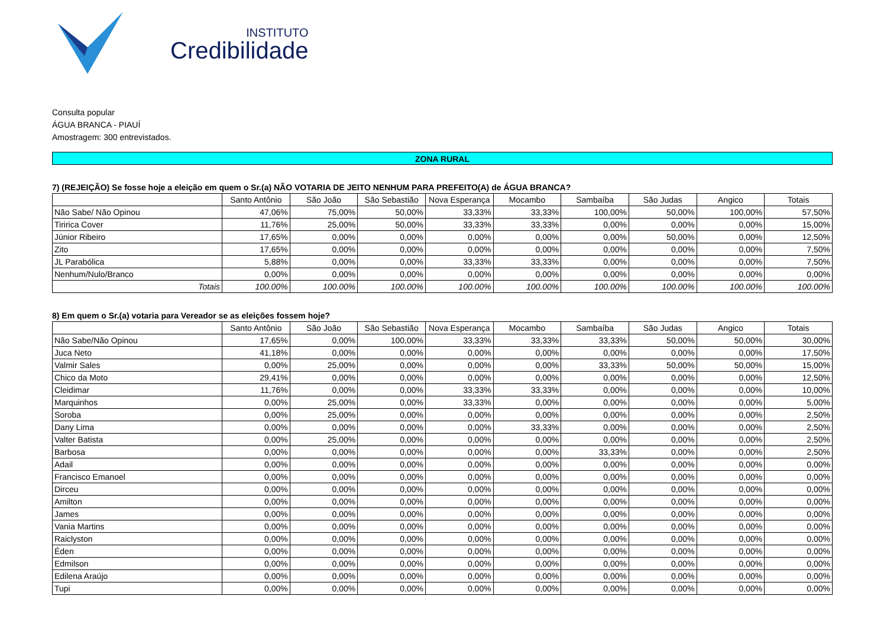INSTITUTO
Credibilidade
Consulta popular
ÁGUA BRANCA - PIAUÍ
Amostragem: 300 entrevistados.
ZONA RURAL
7) (REJEIÇÃO) Se fosse hoje a eleição em quem o Sr.(a) NÃO VOTARIA DE JEITO NENHUM PARA PREFEITO(A) de ÁGUA BRANCA?
| | Santo Antônio | São João | São Sebastião | Nova Esperança | Mocambo | Sambaíba | São Judas | Angico | Totais |
| --- | --- | --- | --- | --- | --- | --- | --- | --- | --- |
| Não Sabe/ Não Opinou | 47,06% | 75,00% | 50,00% | 33,33% | 33,33% | 100,00% | 50,00% | 100,00% | 57,50% |
| Tiririca Cover | 11,76% | 25,00% | 50,00% | 33,33% | 33,33% | 0,00% | 0,00% | 0,00% | 15,00% |
| Júnior Ribeiro | 17,65% | 0,00% | 0,00% | 0,00% | 0,00% | 0,00% | 50,00% | 0,00% | 12,50% |
| Zito | 17,65% | 0,00% | 0,00% | 0,00% | 0,00% | 0,00% | 0,00% | 0,00% | 7,50% |
| JL Parabólica | 5,88% | 0,00% | 0,00% | 33,33% | 33,33% | 0,00% | 0,00% | 0,00% | 7,50% |
| Nenhum/Nulo/Branco | 0,00% | 0,00% | 0,00% | 0,00% | 0,00% | 0,00% | 0,00% | 0,00% | 0,00% |
| Totais | 100.00% | 100.00% | 100.00% | 100.00% | 100.00% | 100.00% | 100.00% | 100.00% | 100.00% |
8) Em quem o Sr.(a) votaria para Vereador se as eleições fossem hoje?
| | Santo Antônio | São João | São Sebastião | Nova Esperança | Mocambo | Sambaíba | São Judas | Angico | Totais |
| --- | --- | --- | --- | --- | --- | --- | --- | --- | --- |
| Não Sabe/Não Opinou | 17,65% | 0,00% | 100,00% | 33,33% | 33,33% | 33,33% | 50,00% | 50,00% | 30,00% |
| Juca Neto | 41,18% | 0,00% | 0,00% | 0,00% | 0,00% | 0,00% | 0,00% | 0,00% | 17,50% |
| Valmir Sales | 0,00% | 25,00% | 0,00% | 0,00% | 0,00% | 33,33% | 50,00% | 50,00% | 15,00% |
| Chico da Moto | 29,41% | 0,00% | 0,00% | 0,00% | 0,00% | 0,00% | 0,00% | 0,00% | 12,50% |
| Cleidimar | 11,76% | 0,00% | 0,00% | 33,33% | 33,33% | 0,00% | 0,00% | 0,00% | 10,00% |
| Marquinhos | 0,00% | 25,00% | 0,00% | 33,33% | 0,00% | 0,00% | 0,00% | 0,00% | 5,00% |
| Soroba | 0,00% | 25,00% | 0,00% | 0,00% | 0,00% | 0,00% | 0,00% | 0,00% | 2,50% |
| Dany Lima | 0,00% | 0,00% | 0,00% | 0,00% | 33,33% | 0,00% | 0,00% | 0,00% | 2,50% |
| Valter Batista | 0,00% | 25,00% | 0,00% | 0,00% | 0,00% | 0,00% | 0,00% | 0,00% | 2,50% |
| Barbosa | 0,00% | 0,00% | 0,00% | 0,00% | 0,00% | 33,33% | 0,00% | 0,00% | 2,50% |
| Adail | 0,00% | 0,00% | 0,00% | 0,00% | 0,00% | 0,00% | 0,00% | 0,00% | 0,00% |
| Francisco Emanoel | 0,00% | 0,00% | 0,00% | 0,00% | 0,00% | 0,00% | 0,00% | 0,00% | 0,00% |
| Dirceu | 0,00% | 0,00% | 0,00% | 0,00% | 0,00% | 0,00% | 0,00% | 0,00% | 0,00% |
| Amilton | 0,00% | 0,00% | 0,00% | 0,00% | 0,00% | 0,00% | 0,00% | 0,00% | 0,00% |
| James | 0,00% | 0,00% | 0,00% | 0,00% | 0,00% | 0,00% | 0,00% | 0,00% | 0,00% |
| Vania Martins | 0,00% | 0,00% | 0,00% | 0,00% | 0,00% | 0,00% | 0,00% | 0,00% | 0,00% |
| Raiclyston | 0,00% | 0,00% | 0,00% | 0,00% | 0,00% | 0,00% | 0,00% | 0,00% | 0,00% |
| Éden | 0,00% | 0,00% | 0,00% | 0,00% | 0,00% | 0,00% | 0,00% | 0,00% | 0,00% |
| Edmilson | 0,00% | 0,00% | 0,00% | 0,00% | 0,00% | 0,00% | 0,00% | 0,00% | 0,00% |
| Edilena Araújo | 0,00% | 0,00% | 0,00% | 0,00% | 0,00% | 0,00% | 0,00% | 0,00% | 0,00% |
| Tupi | 0,00% | 0,00% | 0,00% | 0,00% | 0,00% | 0,00% | 0,00% | 0,00% | 0,00% |